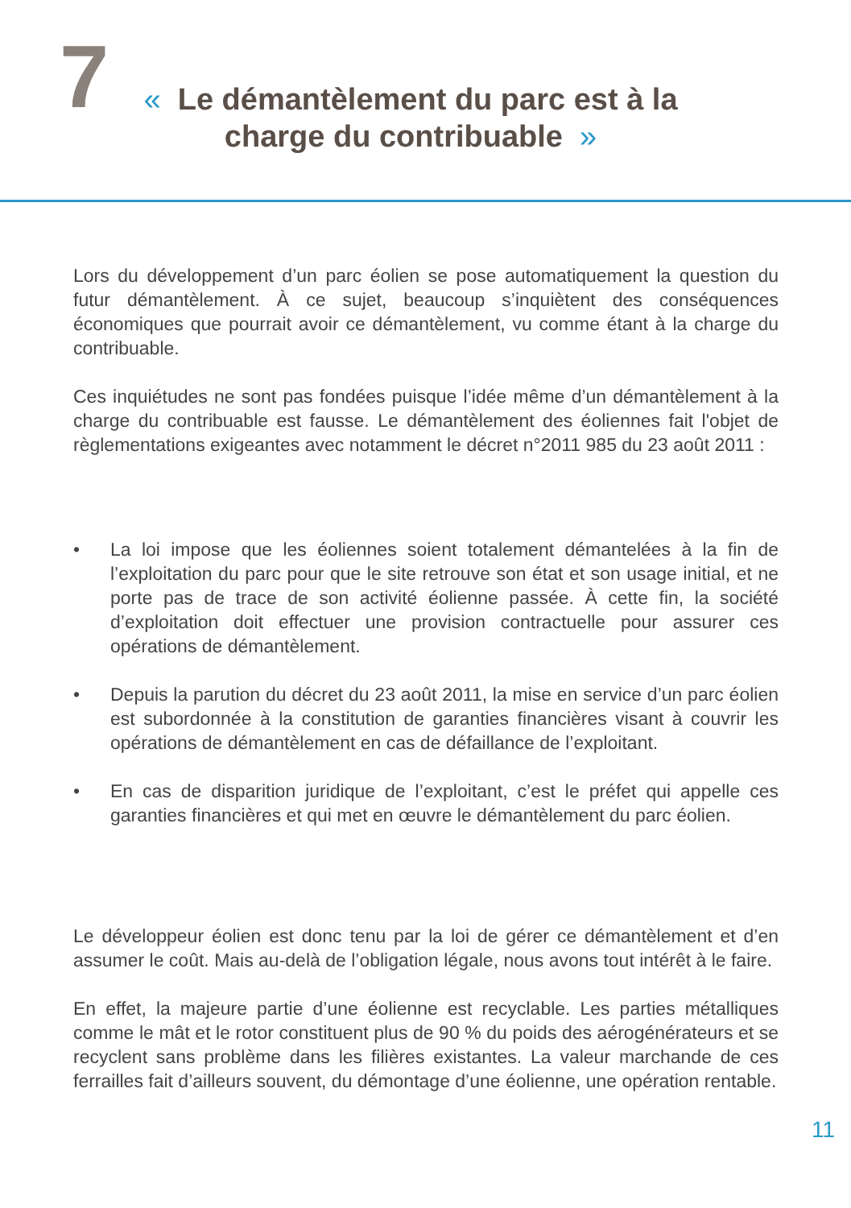7
« Le démantèlement du parc est à la
charge du contribuable »
Lors du développement d’un parc éolien se pose automatiquement la question du futur démantèlement. À ce sujet, beaucoup s’inquiètent des conséquences économiques que pourrait avoir ce démantèlement, vu comme étant à la charge du contribuable.
Ces inquiétudes ne sont pas fondées puisque l’idée même d’un démantèlement à la charge du contribuable est fausse. Le démantèlement des éoliennes fait l'objet de règlementations exigeantes avec notamment le décret n°2011 985 du 23 août 2011 :
• La loi impose que les éoliennes soient totalement démantelées à la fin de l’exploitation du parc pour que le site retrouve son état et son usage initial, et ne porte pas de trace de son activité éolienne passée. À cette fin, la société d’exploitation doit effectuer une provision contractuelle pour assurer ces opérations de démantèlement.
• Depuis la parution du décret du 23 août 2011, la mise en service d’un parc éolien est subordonnée à la constitution de garanties financières visant à couvrir les opérations de démantèlement en cas de défaillance de l’exploitant.
• En cas de disparition juridique de l’exploitant, c’est le préfet qui appelle ces garanties financières et qui met en œuvre le démantèlement du parc éolien.
Le développeur éolien est donc tenu par la loi de gérer ce démantèlement et d’en assumer le coût. Mais au-delà de l’obligation légale, nous avons tout intérêt à le faire.
En effet, la majeure partie d’une éolienne est recyclable. Les parties métalliques comme le mât et le rotor constituent plus de 90 % du poids des aérogénérateurs et se recyclent sans problème dans les filières existantes. La valeur marchande de ces ferrailles fait d’ailleurs souvent, du démontage d’une éolienne, une opération rentable.
11